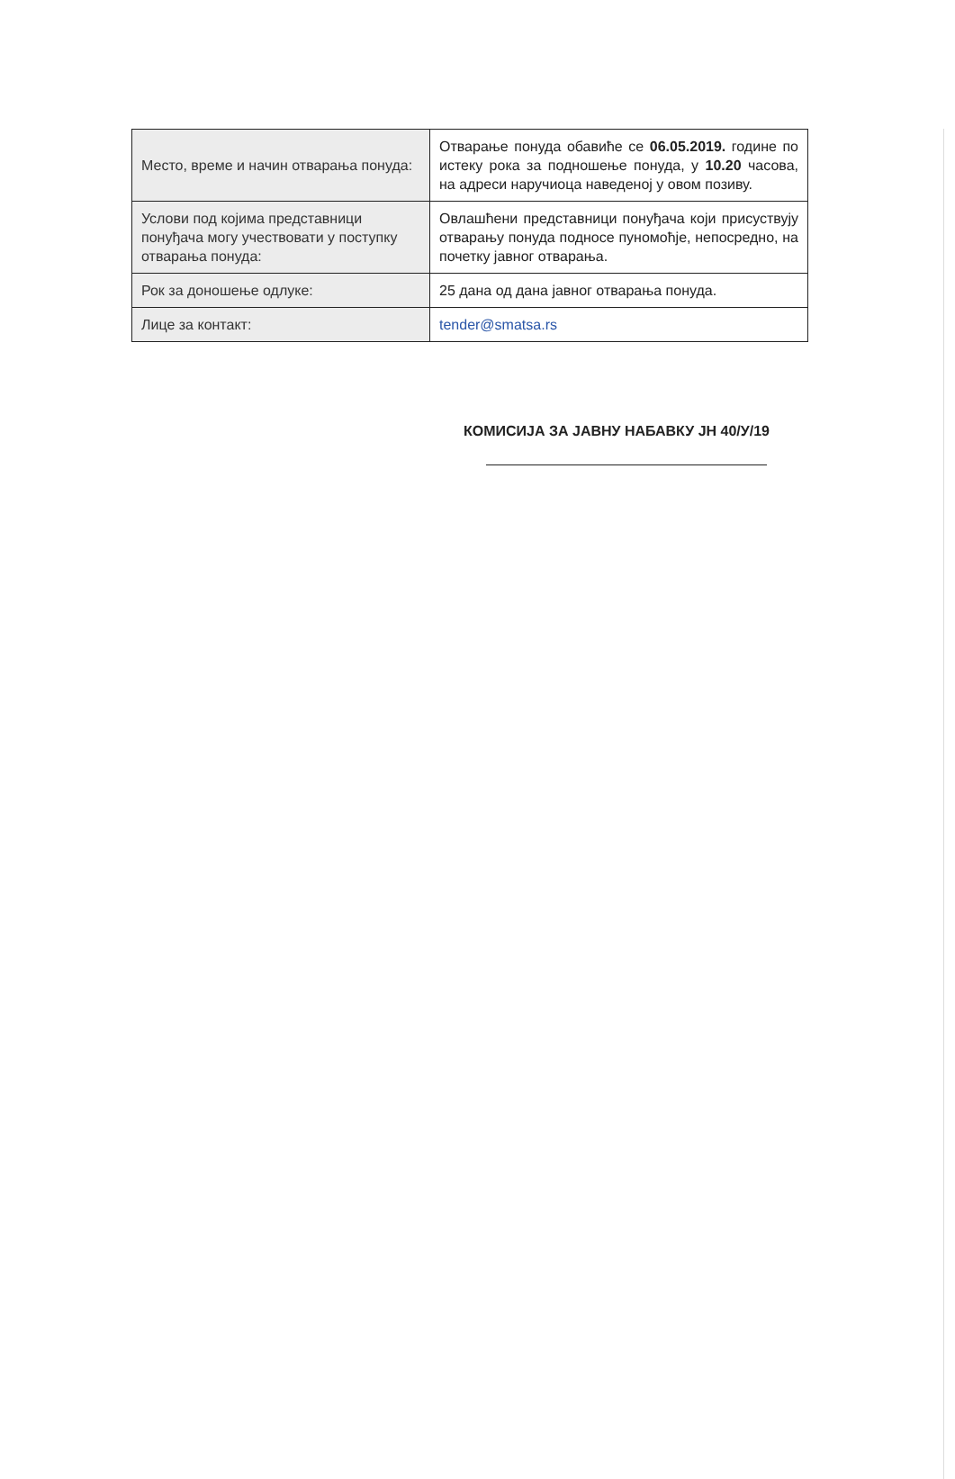| Место, време и начин отварања понуда: | Отварање понуда обавиће се 06.05.2019. године по истеку рока за подношење понуда, у 10.20 часова, на адреси наручиоца наведеној у овом позиву. |
| Услови под којима представници понуђача могу учествовати у поступку отварања понуда: | Овлашћени представници понуђача који присуствују отварању понуда подносе пуномоћје, непосредно, на почетку јавног отварања. |
| Рок за доношење одлуке: | 25 дана од дана јавног отварања понуда. |
| Лице за контакт: | tender@smatsa.rs |
КОМИСИЈА ЗА ЈАВНУ НАБАВКУ ЈН 40/У/19